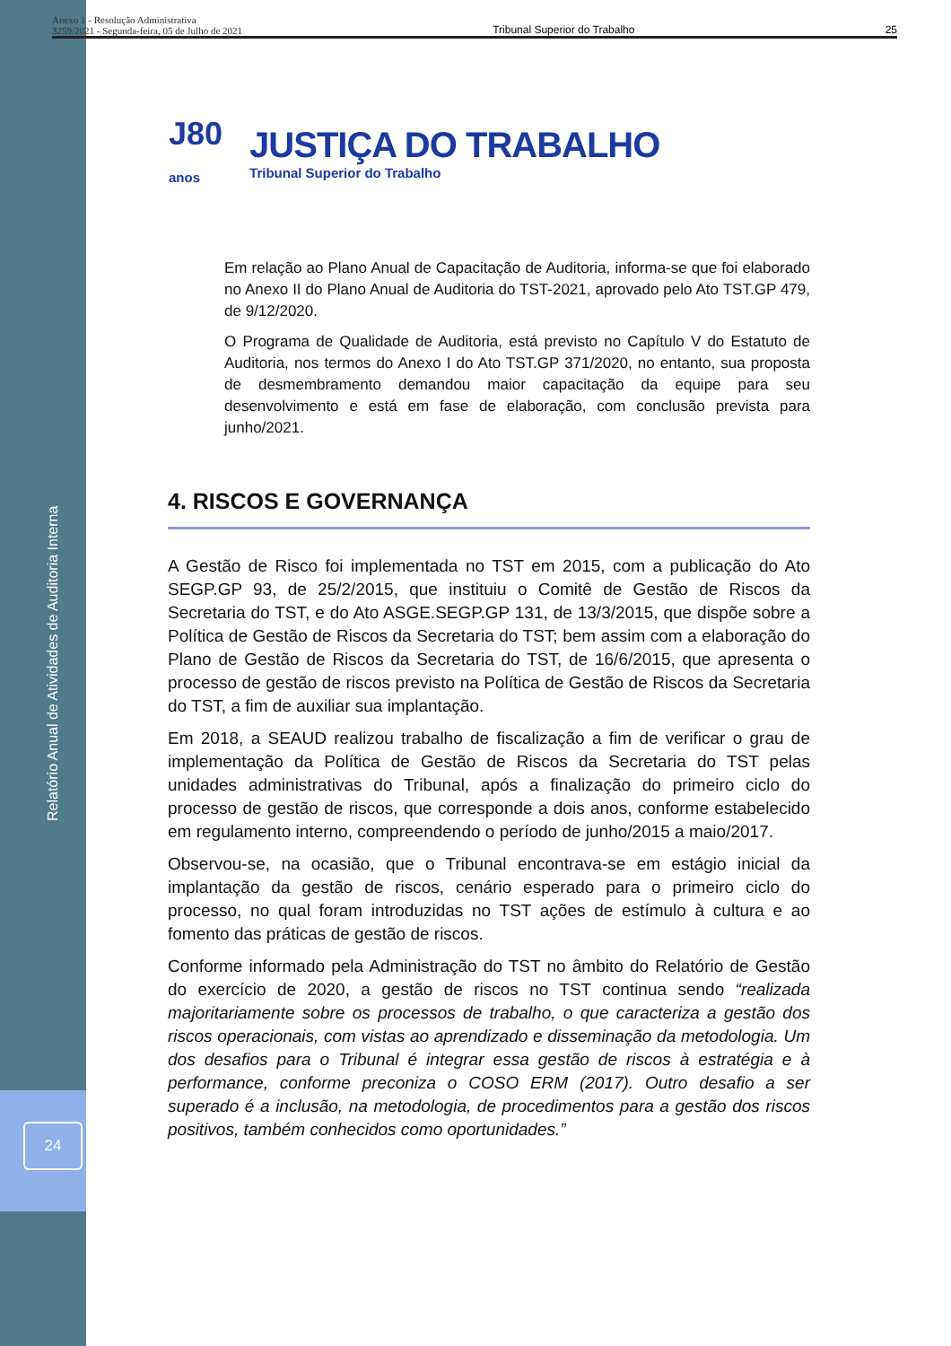Anexo 1 - Resolução Administrativa
3259/2021 - Segunda-feira, 05 de Julho de 2021
Tribunal Superior do Trabalho
25
J80
anos
JUSTIÇA DO TRABALHO
Tribunal Superior do Trabalho
Em relação ao Plano Anual de Capacitação de Auditoria, informa-se que foi elaborado no Anexo II do Plano Anual de Auditoria do TST-2021, aprovado pelo Ato TST.GP 479, de 9/12/2020.
O Programa de Qualidade de Auditoria, está previsto no Capítulo V do Estatuto de Auditoria, nos termos do Anexo I do Ato TST.GP 371/2020, no entanto, sua proposta de desmembramento demandou maior capacitação da equipe para seu desenvolvimento e está em fase de elaboração, com conclusão prevista para junho/2021.
4. RISCOS E GOVERNANÇA
A Gestão de Risco foi implementada no TST em 2015, com a publicação do Ato SEGP.GP 93, de 25/2/2015, que instituiu o Comitê de Gestão de Riscos da Secretaria do TST, e do Ato ASGE.SEGP.GP 131, de 13/3/2015, que dispõe sobre a Política de Gestão de Riscos da Secretaria do TST; bem assim com a elaboração do Plano de Gestão de Riscos da Secretaria do TST, de 16/6/2015, que apresenta o processo de gestão de riscos previsto na Política de Gestão de Riscos da Secretaria do TST, a fim de auxiliar sua implantação.
Em 2018, a SEAUD realizou trabalho de fiscalização a fim de verificar o grau de implementação da Política de Gestão de Riscos da Secretaria do TST pelas unidades administrativas do Tribunal, após a finalização do primeiro ciclo do processo de gestão de riscos, que corresponde a dois anos, conforme estabelecido em regulamento interno, compreendendo o período de junho/2015 a maio/2017.
Observou-se, na ocasião, que o Tribunal encontrava-se em estágio inicial da implantação da gestão de riscos, cenário esperado para o primeiro ciclo do processo, no qual foram introduzidas no TST ações de estímulo à cultura e ao fomento das práticas de gestão de riscos.
Conforme informado pela Administração do TST no âmbito do Relatório de Gestão do exercício de 2020, a gestão de riscos no TST continua sendo “realizada majoritariamente sobre os processos de trabalho, o que caracteriza a gestão dos riscos operacionais, com vistas ao aprendizado e disseminação da metodologia. Um dos desafios para o Tribunal é integrar essa gestão de riscos à estratégia e à performance, conforme preconiza o COSO ERM (2017). Outro desafio a ser superado é a inclusão, na metodologia, de procedimentos para a gestão dos riscos positivos, também conhecidos como oportunidades.”
Relatório Anual de Atividades de Auditoria Interna
24